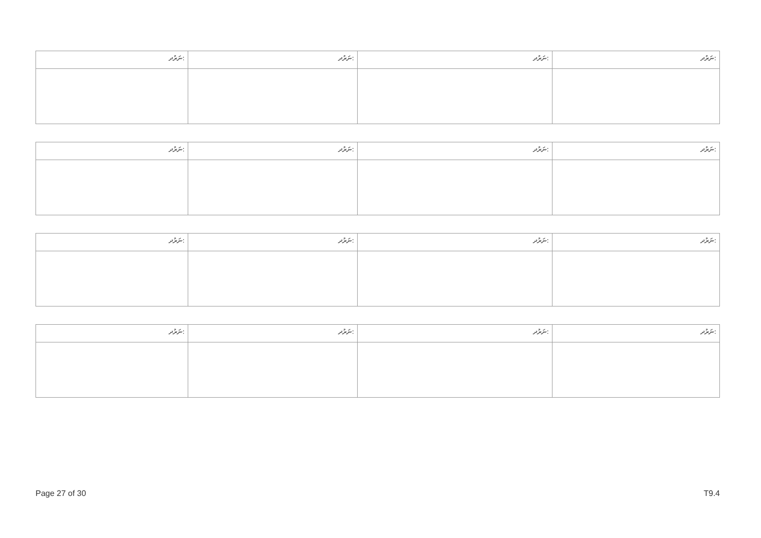| ނަރުދ: | ނަރުދ: | ނަރުދ: | ނަރުދ: |
| ނަރުދ: | ނަރުދ: | ނަރުދ: | ނަރުދ: |
| ނަރުދ: | ނަރުދ: | ނަރުދ: | ނަރުދ: |
| ނަރުދ: | ނަރުދ: | ނަރުދ: | ނަރުދ: |
Page 27 of 30 T9.4